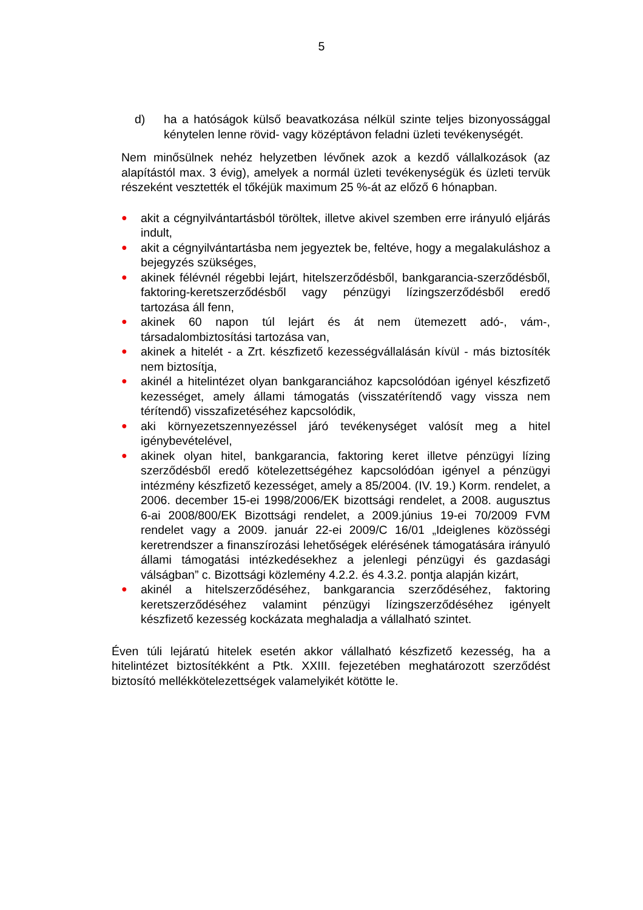5
d) ha a hatóságok külső beavatkozása nélkül szinte teljes bizonyossággal kénytelen lenne rövid- vagy középtávon feladni üzleti tevékenységét.
Nem minősülnek nehéz helyzetben lévőnek azok a kezdő vállalkozások (az alapítástól max. 3 évig), amelyek a normál üzleti tevékenységük és üzleti tervük részeként vesztették el tőkéjük maximum 25 %-át az előző 6 hónapban.
● akit a cégnyilvántartásból töröltek, illetve akivel szemben erre irányuló eljárás indult,
● akit a cégnyilvántartásba nem jegyeztek be, feltéve, hogy a megalakuláshoz a bejegyzés szükséges,
● akinek félévnél régebbi lejárt, hitelszerződésből, bankgarancia-szerződésből, faktoring-keretszerződésből vagy pénzügyi lízingszerződésből eredő tartozása áll fenn,
● akinek 60 napon túl lejárt és át nem ütemezett adó-, vám-, társadalombiztosítási tartozása van,
● akinek a hitelét - a Zrt. készfizető kezességvállalásán kívül - más biztosíték nem biztosítja,
● akinél a hitelintézet olyan bankgaranciához kapcsolódóan igényel készfizető kezességet, amely állami támogatás (visszatérítendő vagy vissza nem térítendő) visszafizetéséhez kapcsolódik,
● aki környezetszennyezéssel járó tevékenységet valósít meg a hitel igénybevételével,
● akinek olyan hitel, bankgarancia, faktoring keret illetve pénzügyi lízing szerződésből eredő kötelezettségéhez kapcsolódóan igényel a pénzügyi intézmény készfizető kezességet, amely a 85/2004. (IV. 19.) Korm. rendelet, a 2006. december 15-ei 1998/2006/EK bizottsági rendelet, a 2008. augusztus 6-ai 2008/800/EK Bizottsági rendelet, a 2009.június 19-ei 70/2009 FVM rendelet vagy a 2009. január 22-ei 2009/C 16/01 „Ideiglenes közösségi keretrendszer a finanszírozási lehetőségek elérésének támogatására irányuló állami támogatási intézkedésekhez a jelenlegi pénzügyi és gazdasági válságban” c. Bizottsági közlemény 4.2.2. és 4.3.2. pontja alapján kizárt,
● akinél a hitelszerződéséhez, bankgarancia szerződéséhez, faktoring keretszerződéséhez valamint pénzügyi lízingszerződéséhez igényelt készfizető kezesség kockázata meghaladja a vállalható szintet.
Éven túli lejáratú hitelek esetén akkor vállalható készfizető kezesség, ha a hitelintézet biztosítékként a Ptk. XXIII. fejezetében meghatározott szerződést biztosító mellékkötelezettségek valamelyikét kötötte le.